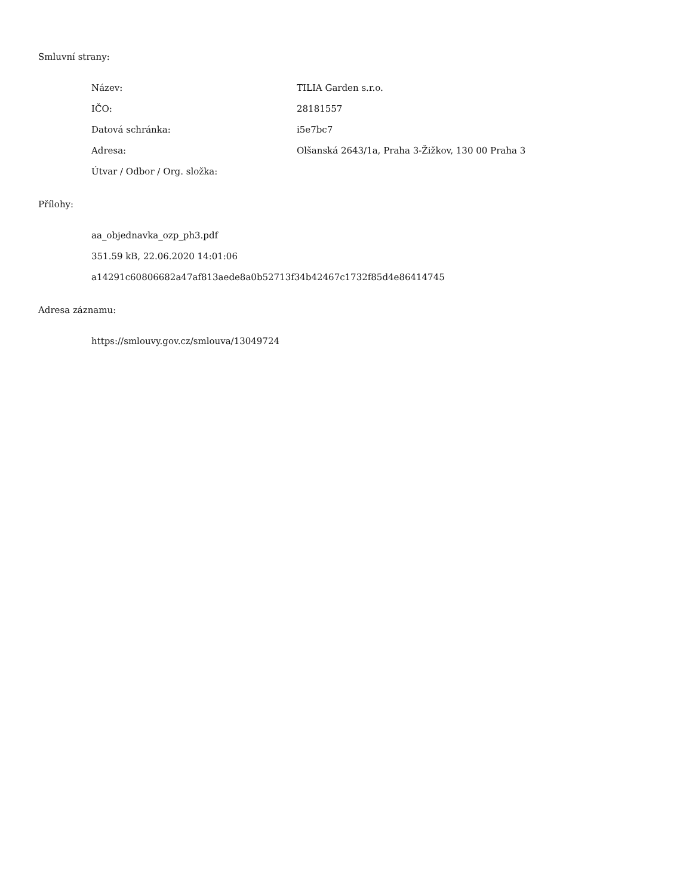Smluvní strany:
| Název: | TILIA Garden s.r.o. |
| IČO: | 28181557 |
| Datová schránka: | i5e7bc7 |
| Adresa: | Olšanská 2643/1a, Praha 3-Žižkov, 130 00 Praha 3 |
| Útvar / Odbor / Org. složka: | |
Přílohy:
aa_objednavka_ozp_ph3.pdf
351.59 kB, 22.06.2020 14:01:06
a14291c60806682a47af813aede8a0b52713f34b42467c1732f85d4e86414745
Adresa záznamu:
https://smlouvy.gov.cz/smlouva/13049724